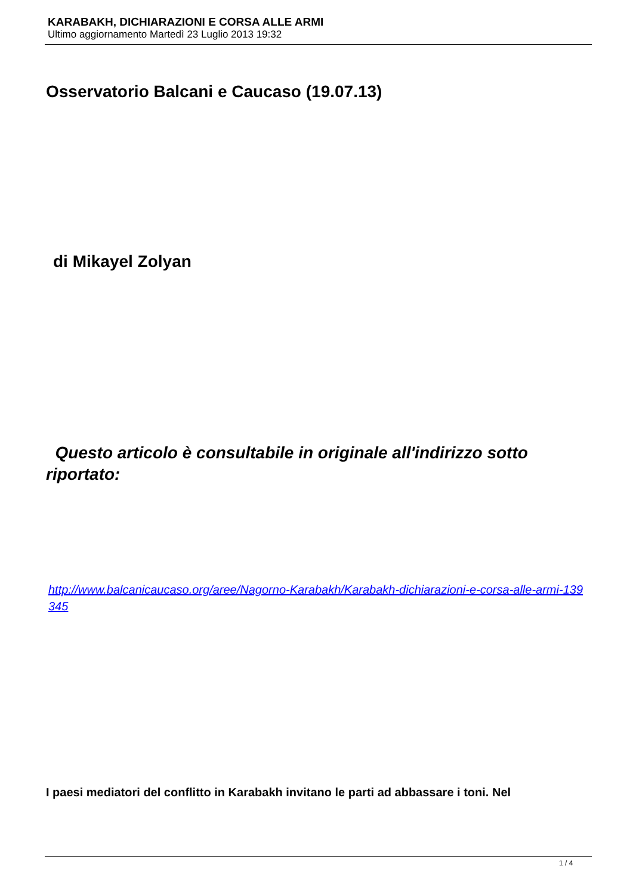KARABAKH, DICHIARAZIONI E CORSA ALLE ARMI
Ultimo aggiornamento Martedì 23 Luglio 2013 19:32
Osservatorio Balcani e Caucaso (19.07.13)
di Mikayel Zolyan
Questo articolo è consultabile in originale all'indirizzo sotto riportato:
http://www.balcanicaucaso.org/aree/Nagorno-Karabakh/Karabakh-dichiarazioni-e-corsa-alle-armi-139345
I paesi mediatori del conflitto in Karabakh invitano le parti ad abbassare i toni. Nel
1 / 4